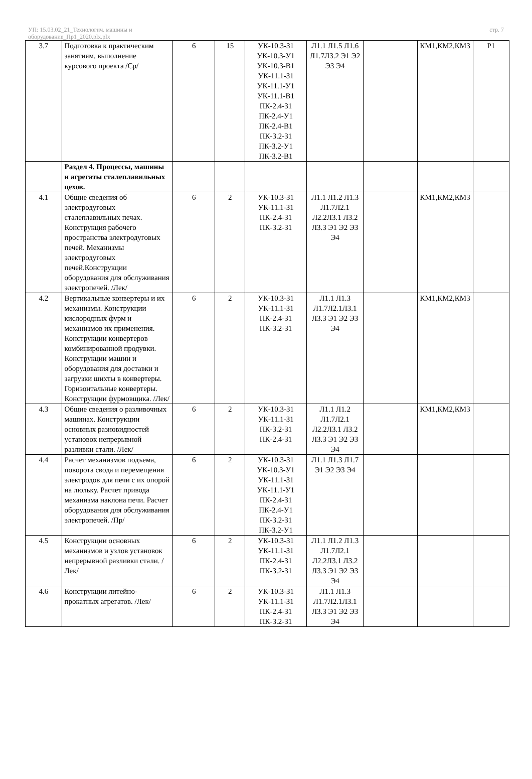УП: 15.03.02_21_Технологич. машины и
оборудование_Пр1_2020.plx.plx
стр. 7
| 3.7 | Подготовка к практическим занятиям, выполнение курсового проекта /Ср/ | 6 | 15 | УК-10.3-З1 УК-10.3-У1 УК-10.3-В1 УК-11.1-З1 УК-11.1-У1 УК-11.1-В1 ПК-2.4-З1 ПК-2.4-У1 ПК-2.4-В1 ПК-3.2-З1 ПК-3.2-У1 ПК-3.2-В1 | Л1.1 Л1.5 Л1.6 Л1.7Л3.2 Э1 Э2 Э3 Э4 | | КМ1,КМ2,КМ3 | Р1 |
| | Раздел 4. Процессы, машины и агрегаты сталеплавильных цехов. | | | | | | | |
| 4.1 | Общие сведения об электродуговых сталеплавильных печах. Конструкция рабочего пространства электродуговых печей. Механизмы электродуговых печей.Конструкции оборудования для обслуживания электропечей. /Лек/ | 6 | 2 | УК-10.3-З1 УК-11.1-З1 ПК-2.4-З1 ПК-3.2-З1 | Л1.1 Л1.2 Л1.3 Л1.7Л2.1 Л2.2Л3.1 Л3.2 Л3.3 Э1 Э2 Э3 Э4 | | КМ1,КМ2,КМ3 | |
| 4.2 | Вертикальные конвертеры и их механизмы. Конструкции кислородных фурм и механизмов их применения. Конструкции конвертеров комбинированной продувки. Конструкции машин и оборудования для доставки и загрузки шихты в конвертеры. Горизонтальные конвертеры. Конструкции фурмовщика. /Лек/ | 6 | 2 | УК-10.3-З1 УК-11.1-З1 ПК-2.4-З1 ПК-3.2-З1 | Л1.1 Л1.3 Л1.7Л2.1Л3.1 Л3.3 Э1 Э2 Э3 Э4 | | КМ1,КМ2,КМ3 | |
| 4.3 | Общие сведения о разливочных машинах. Конструкции основных разновидностей установок непрерывной разливки стали. /Лек/ | 6 | 2 | УК-10.3-З1 УК-11.1-З1 ПК-3.2-З1 ПК-2.4-З1 | Л1.1 Л1.2 Л1.7Л2.1 Л2.2Л3.1 Л3.2 Л3.3 Э1 Э2 Э3 Э4 | | КМ1,КМ2,КМ3 | |
| 4.4 | Расчет механизмов подъема, поворота свода и перемещения электродов для печи с их опорой на люльку. Расчет привода механизма наклона печи. Расчет оборудования для обслуживания электропечей. /Пр/ | 6 | 2 | УК-10.3-З1 УК-10.3-У1 УК-11.1-З1 УК-11.1-У1 ПК-2.4-З1 ПК-2.4-У1 ПК-3.2-З1 ПК-3.2-У1 | Л1.1 Л1.3 Л1.7 Э1 Э2 Э3 Э4 | | | |
| 4.5 | Конструкции основных механизмов и узлов установок непрерывной разливки стали. /Лек/ | 6 | 2 | УК-10.3-З1 УК-11.1-З1 ПК-2.4-З1 ПК-3.2-З1 | Л1.1 Л1.2 Л1.3 Л1.7Л2.1 Л2.2Л3.1 Л3.2 Л3.3 Э1 Э2 Э3 Э4 | | | |
| 4.6 | Конструкции литейно-прокатных агрегатов. /Лек/ | 6 | 2 | УК-10.3-З1 УК-11.1-З1 ПК-2.4-З1 ПК-3.2-З1 | Л1.1 Л1.3 Л1.7Л2.1Л3.1 Л3.3 Э1 Э2 Э3 Э4 | | | |